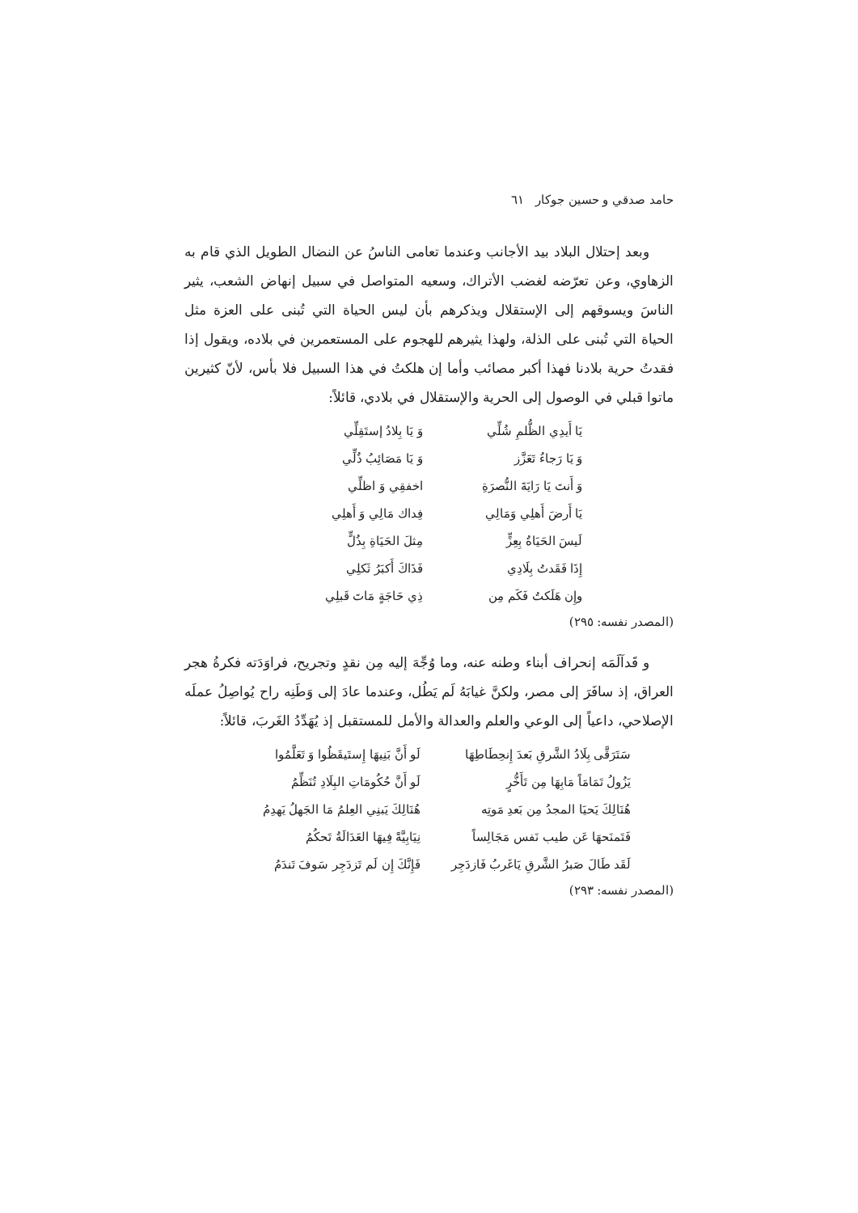حامد صدقي و حسين جوكار ٦١
وبعد إحتلال البلاد بيد الأجانب وعندما تعامى الناسُ عن النضال الطويل الذي قام به الزهاوي، وعن تعرّضه لغضب الأتراك، وسعيه المتواصل في سبيل إنهاض الشعب، يثير الناسَ ويسوقهم إلى الإستقلال ويذكرهم بأن ليس الحياة التي تُبنى على العزة مثل الحياة التي تُبنى على الذلة، ولهذا يثيرهم للهجوم على المستعمرين في بلاده، ويقول إذا فقدتُ حرية بلادنا فهذا أكبر مصائب وأما إن هلكتُ في هذا السبيل فلا بأس، لأنّ كثيرين ماتوا قبلي في الوصول إلى الحرية والإستقلال في بلادي، قائلاً:
يَا أَيدِي الظُّلمِ شُلِّي وَ يَا بِلادُ إستَقِلِّي
وَ يَا رَجاءُ تَعَزَّز وَ يَا مَصَائِبُ ذُلِّي
وَ أَنتَ يَا رَايَةَ النُّصرَةِ اخفقِي وَ اظلِّي
يَا أَرضَ أَهلِي وَمَالِي فِداك مَالِي وَ أَهلِي
لَيسَ الحَيَاةُ بِعِزٍّ مِثلَ الحَيَاةِ بِذُلٍّ
إِذَا فَقَدتُ بِلَادِي فَذَاكَ أَكبَرُ ثَكلِي
وإِن هَلَكتُ فَكَم مِن ذِي حَاجَةٍ مَاتَ قَبلِي
(المصدر نفسه: ٢٩٥)
و قَدآلَمَه إنحراف أبناء وطنه عنه، وما وُجِّهَ إليه مِن نقدٍ وتجريح، فراوَدَته فكرةُ هجر العراق، إذ سافَرَ إلى مصر، ولكنَّ غيابَهُ لَم يَطُل، وعندما عادَ إلى وَطَنِه راح يُواصِلُ عملَه الإصلاحي، داعياً إلى الوعي والعلم والعدالة والأمل للمستقبل إذ يُهَدِّدُ الغَربَ، قائلاً:
سَتَرَقَّى بِلَادُ الشَّرقِ بَعدَ إِنحِطَاطِهَا لَو أَنَّ بَنِيهَا إِستَيقَظُوا وَ تَعَلَّمُوا
يَزُولُ تَمَامَاً مَابِهَا مِن تَأَخُّرٍ لَو أَنَّ حُكُومَاتِ البِلَادِ تُنَظِّمُ
هُنَالِكَ يَحيَا المجدُ مِن بَعدِ مَوتِه هُنَالِكَ يَبنِي العِلمُ مَا الجَهلُ يَهدِمُ
فَتَمنَحهَا عَن طيب نَفس مَجَالِساً نِيَابِيَّةً فِيهَا العَدَالَةُ تَحكُمُ
لَقَد طَالَ صَبرُ الشَّرقِ يَاغَربُ فَازدَجِر فَإِنَّكَ إِن لَم تَزدَجِر سَوفَ تَندَمُ
(المصدر نفسه: ٢٩٣)